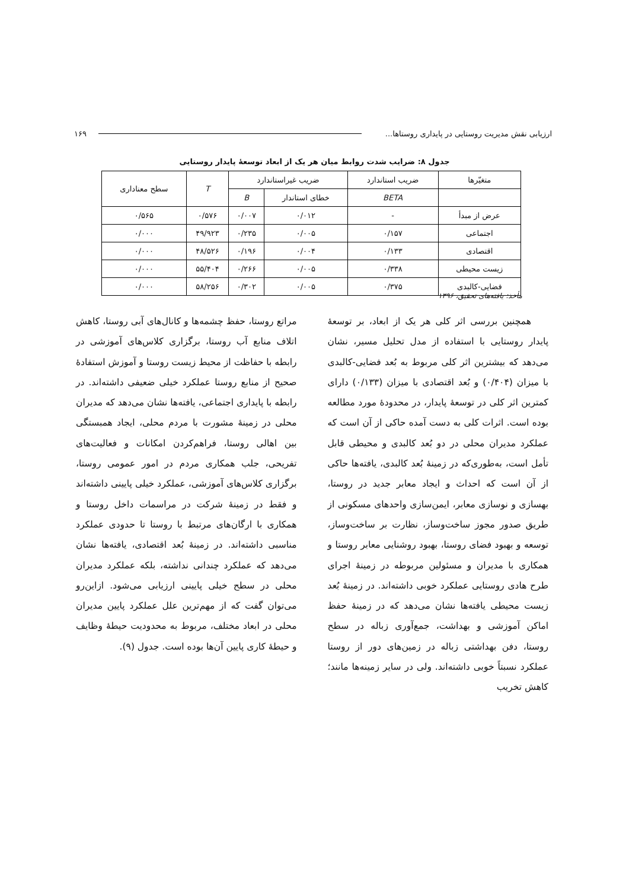ارزیابی نقش مدیریت روستایی در پایداری روستاها... ۱۶۹
جدول ۸: ضرایب شدت روابط میان هر یک از ابعاد توسعهٔ پایدار روستایی
| متغیّرها | ضریب استاندارد | ضریب غیراستاندارد | | T | سطح معناداری |
| --- | --- | --- | --- | --- | --- |
| | BETA | خطای استاندار | B | | |
| عرض از مبدأ | - | ۰/۰۱۲ | ۰/۰۰۷ | ۰/۵۷۶ | ۰/۵۶۵ |
| اجتماعی | ۰/۱۵۷ | ۰/۰۰۵ | ۰/۲۳۵ | ۴۹/۹۲۳ | ۰/۰۰۰ |
| اقتصادی | ۰/۱۳۳ | ۰/۰۰۴ | ۰/۱۹۶ | ۴۸/۵۲۶ | ۰/۰۰۰ |
| زیست محیطی | ۰/۳۳۸ | ۰/۰۰۵ | ۰/۲۶۶ | ۵۵/۴۰۴ | ۰/۰۰۰ |
| فضایی-کالبدی | ۰/۳۷۵ | ۰/۰۰۵ | ۰/۳۰۲ | ۵۸/۲۵۶ | ۰/۰۰۰ |
مأخذ: یافته‌های تحقیق، ۱۳۹۶
همچنین بررسی اثر کلی هر یک از ابعاد، بر توسعهٔ پایدار روستایی با استفاده از مدل تحلیل مسیر، نشان می‌دهد که بیشترین اثر کلی مربوط به بُعد فضایی-کالبدی با میزان (۰/۴۰۴) و بُعد اقتصادی با میزان (۰/۱۳۳) دارای کمترین اثر کلی در توسعهٔ پایدار، در محدودهٔ مورد مطالعه بوده است. اثرات کلی به دست آمده حاکی از آن است که عملکرد مدیران محلی در دو بُعد کالبدی و محیطی قابل تأمل است، به‌طوری‌که در زمینهٔ بُعد کالبدی، یافته‌ها حاکی از آن است که احداث و ایجاد معابر جدید در روستا، بهسازی و نوسازی معابر، ایمن‌سازی واحدهای مسکونی از طریق صدور مجوز ساخت‌وساز، نظارت بر ساخت‌وساز، توسعه و بهبود فضای روستا، بهبود روشنایی معابر روستا و همکاری با مدیران و مسئولین مربوطه در زمینهٔ اجرای طرح هادی روستایی عملکرد خوبی داشته‌اند. در زمینهٔ بُعد زیست محیطی یافته‌ها نشان می‌دهد که در زمینهٔ حفظ اماکن آموزشی و بهداشت، جمع‌آوری زباله در سطح روستا، دفن بهداشتی زباله در زمین‌های دور از روستا عملکرد نسبتاً خوبی داشته‌اند. ولی در سایر زمینه‌ها مانند؛ کاهش تخریب
مراتع روستا، حفظ چشمه‌ها و کانال‌های آبی روستا، کاهش اتلاف منابع آب روستا، برگزاری کلاس‌های آموزشی در رابطه با حفاظت از محیط زیست روستا و آموزش استفادهٔ صحیح از منابع روستا عملکرد خیلی ضعیفی داشته‌اند. در رابطه با پایداری اجتماعی، یافته‌ها نشان می‌دهد که مدیران محلی در زمینهٔ مشورت با مردم محلی، ایجاد همبستگی بین اهالی روستا، فراهم‌کردن امکانات و فعالیت‌های تفریحی، جلب همکاری مردم در امور عمومی روستا، برگزاری کلاس‌های آموزشی، عملکرد خیلی پایینی داشته‌اند و فقط در زمینهٔ شرکت در مراسمات داخل روستا و همکاری با ارگان‌های مرتبط با روستا تا حدودی عملکرد مناسبی داشته‌اند. در زمینهٔ بُعد اقتصادی، یافته‌ها نشان می‌دهد که عملکرد چندانی نداشته، بلکه عملکرد مدیران محلی در سطح خیلی پایینی ارزیابی می‌شود. ازاین‌رو می‌توان گفت که از مهم‌ترین علل عملکرد پایین مدیران محلی در ابعاد مختلف، مربوط به محدودیت حیطهٔ وظایف و حیطهٔ کاری پایین آن‌ها بوده است. جدول (۹).